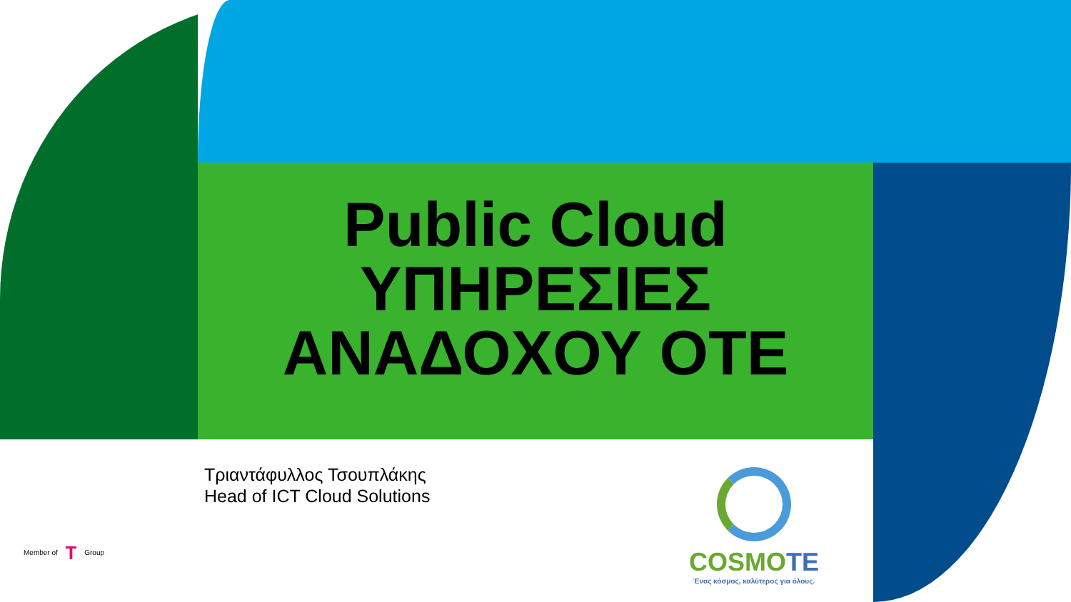Public Cloud
ΥΠΗΡΕΣΙΕΣ
ΑΝΑΔΟΧΟΥ ΟΤΕ
Τριαντάφυλλος Τσουπλάκης
Head of ICT Cloud Solutions
Member of T Group
COSMOTE
Ένας κόσμος, καλύτερος για όλους.